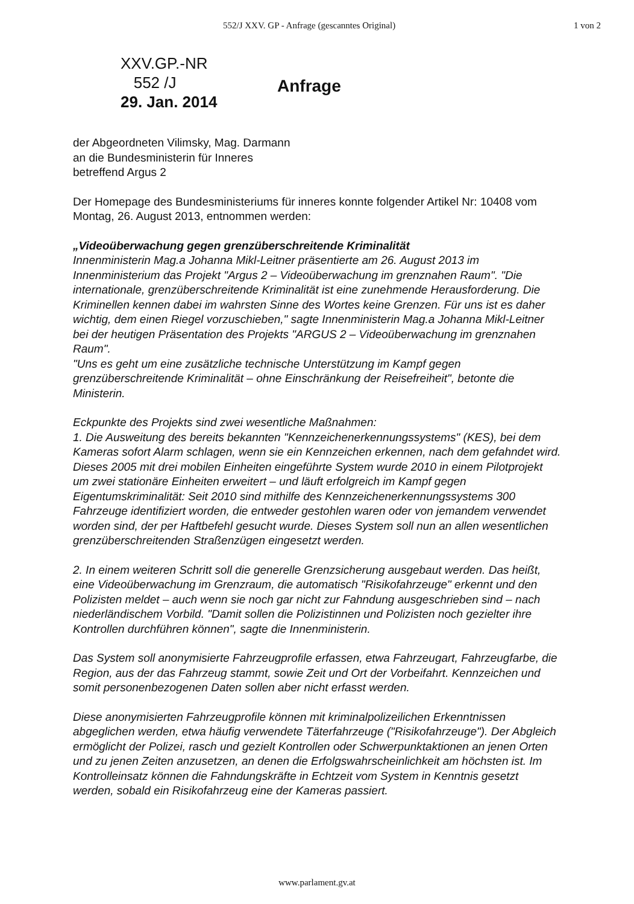552/J XXV. GP - Anfrage (gescanntes Original) 1 von 2
XXV.GP.-NR
552 /J
29. Jan. 2014
Anfrage
der Abgeordneten Vilimsky, Mag. Darmann
an die Bundesministerin für Inneres
betreffend Argus 2
Der Homepage des Bundesministeriums für inneres konnte folgender Artikel Nr: 10408 vom Montag, 26. August 2013, entnommen werden:
„Videoüberwachung gegen grenzüberschreitende Kriminalität
Innenministerin Mag.a Johanna Mikl-Leitner präsentierte am 26. August 2013 im Innenministerium das Projekt "Argus 2 – Videoüberwachung im grenznahen Raum". "Die internationale, grenzüberschreitende Kriminalität ist eine zunehmende Herausforderung. Die Kriminellen kennen dabei im wahrsten Sinne des Wortes keine Grenzen. Für uns ist es daher wichtig, dem einen Riegel vorzuschieben," sagte Innenministerin Mag.a Johanna Mikl-Leitner bei der heutigen Präsentation des Projekts "ARGUS 2 – Videoüberwachung im grenznahen Raum".
"Uns es geht um eine zusätzliche technische Unterstützung im Kampf gegen grenzüberschreitende Kriminalität – ohne Einschränkung der Reisefreiheit", betonte die Ministerin.
Eckpunkte des Projekts sind zwei wesentliche Maßnahmen:
1. Die Ausweitung des bereits bekannten "Kennzeichenerkennungssystems" (KES), bei dem Kameras sofort Alarm schlagen, wenn sie ein Kennzeichen erkennen, nach dem gefahndet wird. Dieses 2005 mit drei mobilen Einheiten eingeführte System wurde 2010 in einem Pilotprojekt um zwei stationäre Einheiten erweitert – und läuft erfolgreich im Kampf gegen Eigentumskriminalität: Seit 2010 sind mithilfe des Kennzeichenerkennungssystems 300 Fahrzeuge identifiziert worden, die entweder gestohlen waren oder von jemandem verwendet worden sind, der per Haftbefehl gesucht wurde. Dieses System soll nun an allen wesentlichen grenzüberschreitenden Straßenzügen eingesetzt werden.
2. In einem weiteren Schritt soll die generelle Grenzsicherung ausgebaut werden. Das heißt, eine Videoüberwachung im Grenzraum, die automatisch "Risikofahrzeuge" erkennt und den Polizisten meldet – auch wenn sie noch gar nicht zur Fahndung ausgeschrieben sind – nach niederländischem Vorbild. "Damit sollen die Polizistinnen und Polizisten noch gezielter ihre Kontrollen durchführen können", sagte die Innenministerin.
Das System soll anonymisierte Fahrzeugprofile erfassen, etwa Fahrzeugart, Fahrzeugfarbe, die Region, aus der das Fahrzeug stammt, sowie Zeit und Ort der Vorbeifahrt. Kennzeichen und somit personenbezogenen Daten sollen aber nicht erfasst werden.
Diese anonymisierten Fahrzeugprofile können mit kriminalpolizeilichen Erkenntnissen abgeglichen werden, etwa häufig verwendete Täterfahrzeuge ("Risikofahrzeuge"). Der Abgleich ermöglicht der Polizei, rasch und gezielt Kontrollen oder Schwerpunktaktionen an jenen Orten und zu jenen Zeiten anzusetzen, an denen die Erfolgswahrscheinlichkeit am höchsten ist. Im Kontrolleinsatz können die Fahndungskräfte in Echtzeit vom System in Kenntnis gesetzt werden, sobald ein Risikofahrzeug eine der Kameras passiert.
www.parlament.gv.at